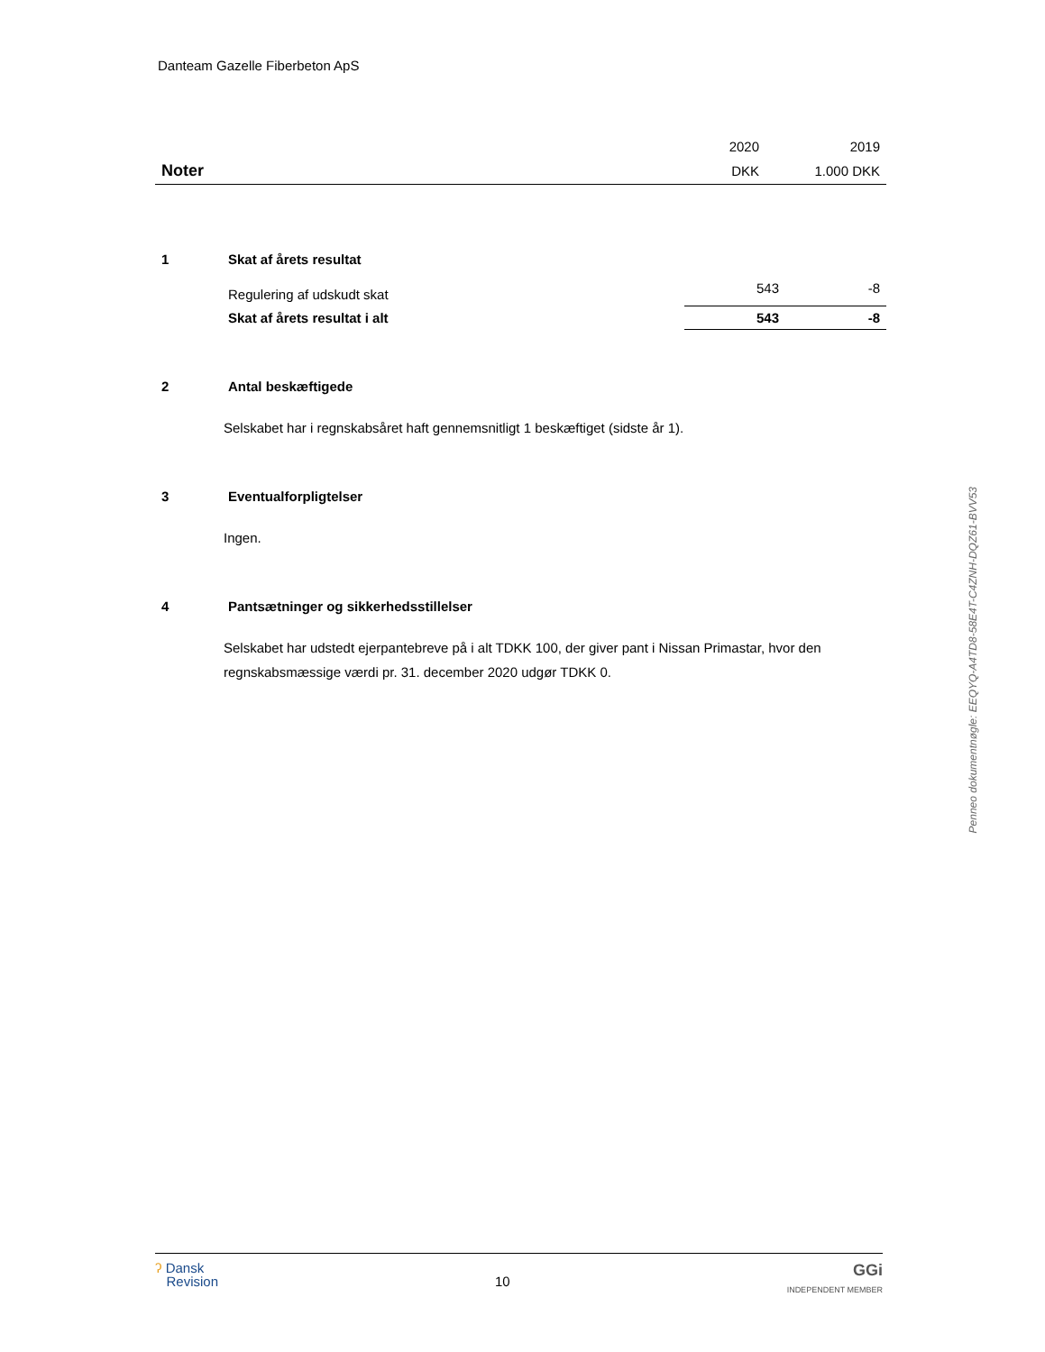Danteam Gazelle Fiberbeton ApS
| | 2020 | 2019 |
| Noter | DKK | 1.000 DKK |
| 1 | Skat af årets resultat | | |
| | Regulering af udskudt skat | 543 | -8 |
| | Skat af årets resultat i alt | 543 | -8 |
| 2 | Antal beskæftigede |
Selskabet har i regnskabsåret haft gennemsnitligt 1 beskæftiget (sidste år 1).
| 3 | Eventualforpligtelser |
Ingen.
| 4 | Pantsætninger og sikkerhedsstillelser |
Selskabet har udstedt ejerpantebreve på i alt TDKK 100, der giver pant i Nissan Primastar, hvor den regnskabsmæssige værdi pr. 31. december 2020 udgør TDKK 0.
Penneo dokumentnøgle: EEQYQ-A4TD8-58E4T-C4ZNH-DQZ61-BVV53
ʔ Dansk
Revision
10
GGi
INDEPENDENT MEMBER